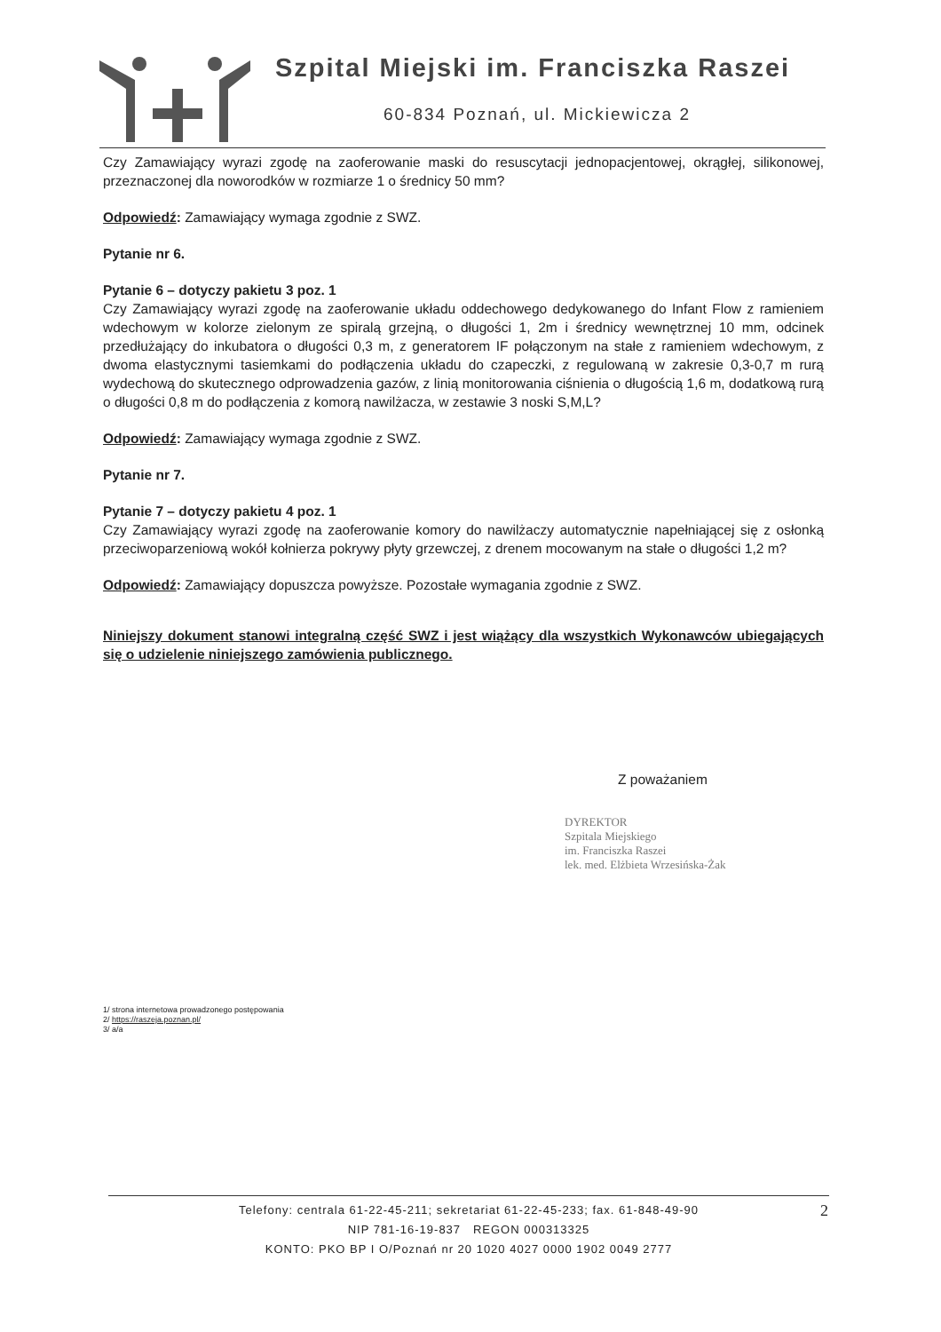Szpital Miejski im. Franciszka Raszei
60-834 Poznań, ul. Mickiewicza 2
Czy Zamawiający wyrazi zgodę na zaoferowanie maski do resuscytacji jednopacjentowej, okrągłej, silikonowej, przeznaczonej dla noworodków w rozmiarze 1 o średnicy 50 mm?
Odpowiedź: Zamawiający wymaga zgodnie z SWZ.
Pytanie nr 6.
Pytanie 6 – dotyczy pakietu 3 poz. 1
Czy Zamawiający wyrazi zgodę na zaoferowanie układu oddechowego dedykowanego do Infant Flow z ramieniem wdechowym w kolorze zielonym ze spiralą grzejną, o długości 1, 2m i średnicy wewnętrznej 10 mm, odcinek przedłużający do inkubatora o długości 0,3 m, z generatorem IF połączonym na stałe z ramieniem wdechowym, z dwoma elastycznymi tasiemkami do podłączenia układu do czapeczki, z regulowaną w zakresie 0,3-0,7 m rurą wydechową do skutecznego odprowadzenia gazów, z linią monitorowania ciśnienia o długością 1,6 m, dodatkową rurą o długości 0,8 m do podłączenia z komorą nawilżacza, w zestawie 3 noski S,M,L?
Odpowiedź: Zamawiający wymaga zgodnie z SWZ.
Pytanie nr 7.
Pytanie 7 – dotyczy pakietu 4 poz. 1
Czy Zamawiający wyrazi zgodę na zaoferowanie komory do nawilżaczy automatycznie napełniającej się z osłonką przeciwoparzeniową wokół kołnierza pokrywy płyty grzewczej, z drenem mocowanym na stałe o długości 1,2 m?
Odpowiedź: Zamawiający dopuszcza powyższe. Pozostałe wymagania zgodnie z SWZ.
Niniejszy dokument stanowi integralną część SWZ i jest wiążący dla wszystkich Wykonawców ubiegających się o udzielenie niniejszego zamówienia publicznego.
Z poważaniem
DYREKTOR
Szpitala Miejskiego
im. Franciszka Raszei
lek. med. Elżbieta Wrzesińska-Żak
1/ strona internetowa prowadzonego postępowania
2/ https://raszeja.poznan.pl/
3/ a/a
2
Telefony: centrala 61-22-45-211; sekretariat 61-22-45-233; fax. 61-848-49-90
NIP 781-16-19-837 REGON 000313325
KONTO: PKO BP I O/Poznań nr 20 1020 4027 0000 1902 0049 2777